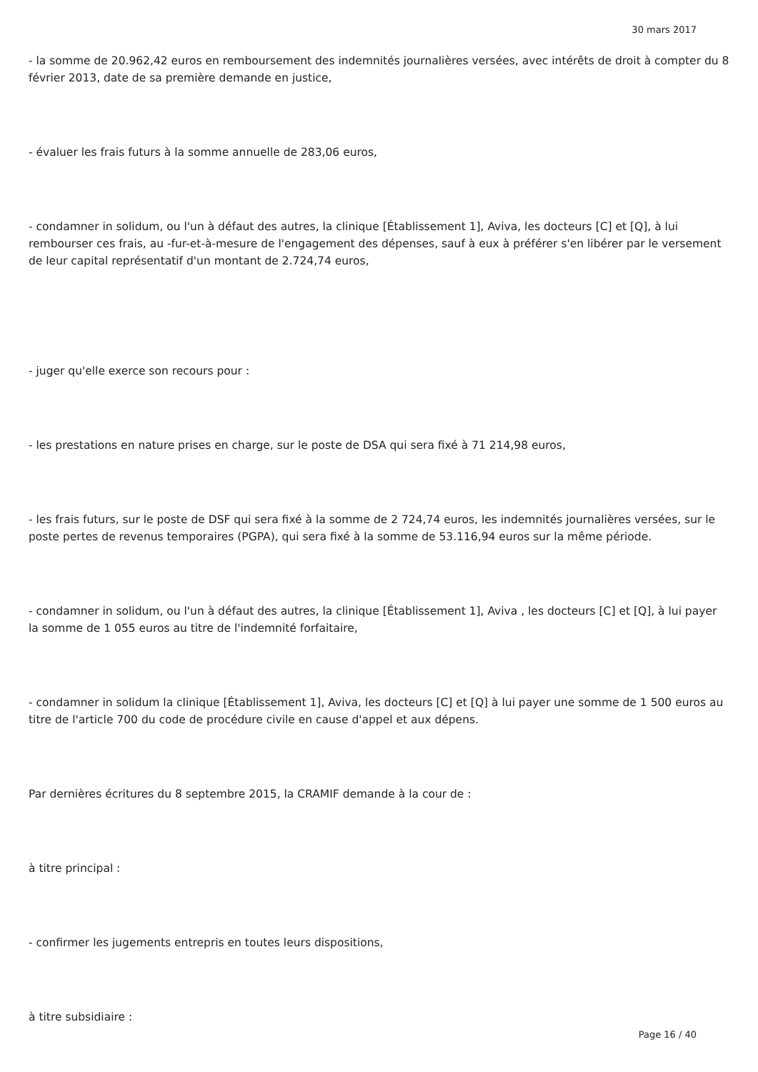30 mars 2017
- la somme de 20.962,42 euros en remboursement des indemnités journalières versées, avec intérêts de droit à compter du 8 février 2013, date de sa première demande en justice,
- évaluer les frais futurs à la somme annuelle de 283,06 euros,
- condamner in solidum, ou l'un à défaut des autres, la clinique [Établissement 1], Aviva, les docteurs [C] et [Q], à lui rembourser ces frais, au -fur-et-à-mesure de l'engagement des dépenses, sauf à eux à préférer s'en libérer par le versement de leur capital représentatif d'un montant de 2.724,74 euros,
- juger qu'elle exerce son recours pour :
- les prestations en nature prises en charge, sur le poste de DSA qui sera fixé à 71 214,98 euros,
- les frais futurs, sur le poste de DSF qui sera fixé à la somme de 2 724,74 euros, les indemnités journalières versées, sur le poste pertes de revenus temporaires (PGPA), qui sera fixé à la somme de 53.116,94 euros sur la même période.
- condamner in solidum, ou l'un à défaut des autres, la clinique [Établissement 1], Aviva , les docteurs [C] et [Q], à lui payer la somme de 1 055 euros au titre de l'indemnité forfaitaire,
- condamner in solidum la clinique [Établissement 1], Aviva, les docteurs [C] et [Q] à lui payer une somme de 1 500 euros au titre de l'article 700 du code de procédure civile en cause d'appel et aux dépens.
Par dernières écritures du 8 septembre 2015, la CRAMIF demande à la cour de :
à titre principal :
- confirmer les jugements entrepris en toutes leurs dispositions,
à titre subsidiaire :
Page 16 / 40